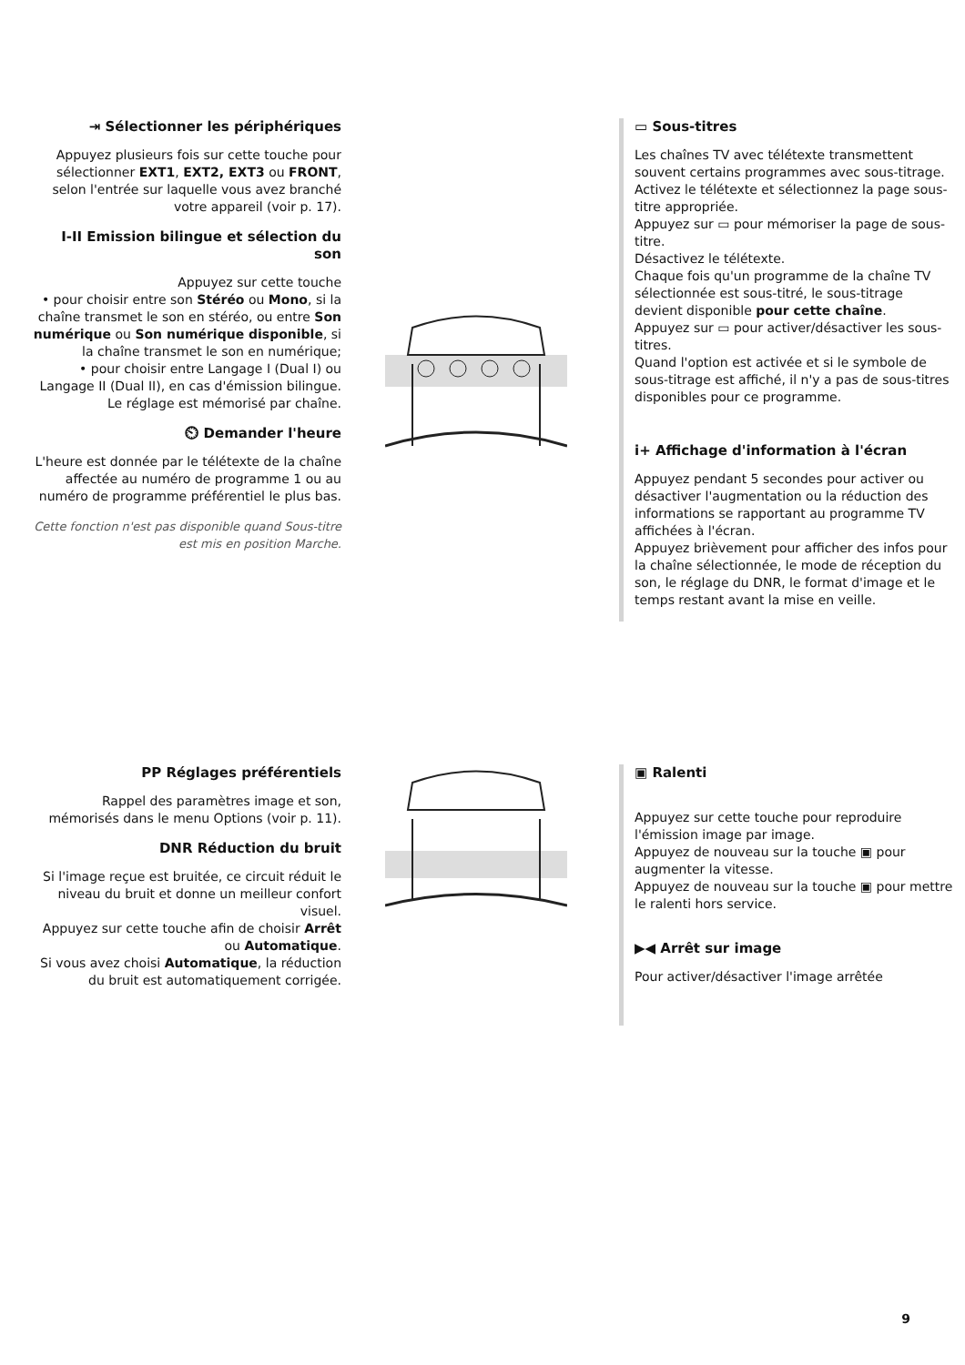⇥ Sélectionner les périphériques
Appuyez plusieurs fois sur cette touche pour sélectionner EXT1, EXT2, EXT3 ou FRONT, selon l'entrée sur laquelle vous avez branché votre appareil (voir p. 17).
I-II Emission bilingue et sélection du son
Appuyez sur cette touche
• pour choisir entre son Stéréo ou Mono, si la chaîne transmet le son en stéréo, ou entre Son numérique ou Son numérique disponible, si la chaîne transmet le son en numérique;
• pour choisir entre Langage I (Dual I) ou Langage II (Dual II), en cas d'émission bilingue. Le réglage est mémorisé par chaîne.
⏲ Demander l'heure
L'heure est donnée par le télétexte de la chaîne affectée au numéro de programme 1 ou au numéro de programme préférentiel le plus bas.
Cette fonction n'est pas disponible quand Sous-titre est mis en position Marche.
▭ Sous-titres
Les chaînes TV avec télétexte transmettent souvent certains programmes avec sous-titrage. Activez le télétexte et sélectionnez la page sous-titre appropriée.
Appuyez sur ▭ pour mémoriser la page de sous-titre.
Désactivez le télétexte.
Chaque fois qu'un programme de la chaîne TV sélectionnée est sous-titré, le sous-titrage devient disponible pour cette chaîne.
Appuyez sur ▭ pour activer/désactiver les sous-titres.
Quand l'option est activée et si le symbole de sous-titrage est affiché, il n'y a pas de sous-titres disponibles pour ce programme.
i+ Affichage d'information à l'écran
Appuyez pendant 5 secondes pour activer ou désactiver l'augmentation ou la réduction des informations se rapportant au programme TV affichées à l'écran.
Appuyez brièvement pour afficher des infos pour la chaîne sélectionnée, le mode de réception du son, le réglage du DNR, le format d'image et le temps restant avant la mise en veille.
PP Réglages préférentiels
Rappel des paramètres image et son, mémorisés dans le menu Options (voir p. 11).
DNR Réduction du bruit
Si l'image reçue est bruitée, ce circuit réduit le niveau du bruit et donne un meilleur confort visuel.
Appuyez sur cette touche afin de choisir Arrêt ou Automatique.
Si vous avez choisi Automatique, la réduction du bruit est automatiquement corrigée.
▣ Ralenti
Appuyez sur cette touche pour reproduire l'émission image par image.
Appuyez de nouveau sur la touche ▣ pour augmenter la vitesse.
Appuyez de nouveau sur la touche ▣ pour mettre le ralenti hors service.
▶◀ Arrêt sur image
Pour activer/désactiver l'image arrêtée
9